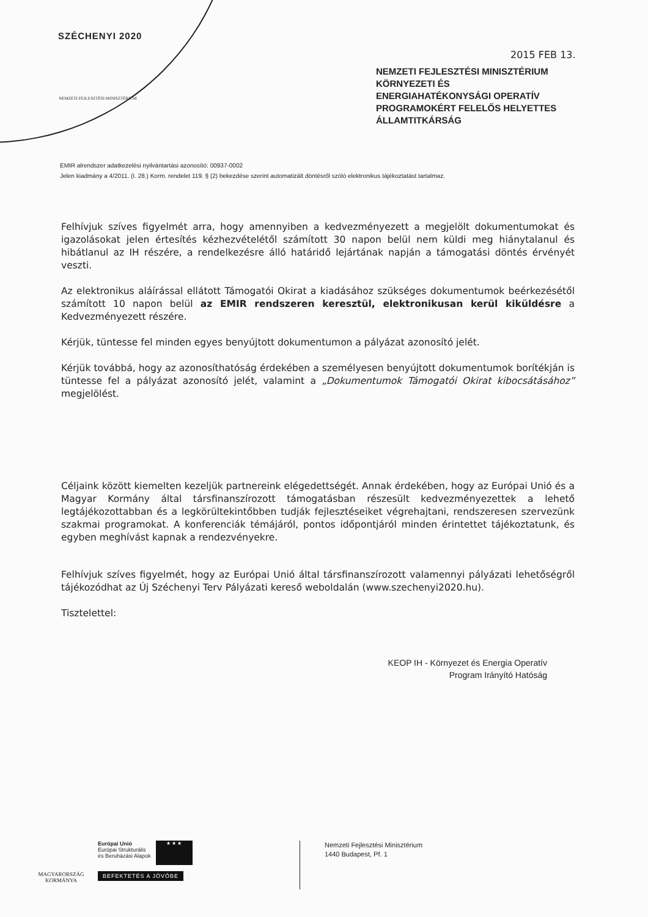SZÉCHENYI 2020
NEMZETI FEJLESZTÉSI MINISZTÉRIUM
2015 FEB 13.
NEMZETI FEJLESZTÉSI MINISZTÉRIUM
KÖRNYEZETI ÉS
ENERGIAHATÉKONYSÁGI OPERATÍV
PROGRAMOKÉRT FELELŐS HELYETTES
ÁLLAMTITKÁRSÁG
EMIR alrendszer adatkezelési nyilvántartási azonosító: 00937-0002
Jelen kiadmány a 4/2011. (I. 28.) Korm. rendelet 119. § (2) bekezdése szerint automatizált döntésről szóló elektronikus tájékoztatást tartalmaz.
Felhívjuk szíves figyelmét arra, hogy amennyiben a kedvezményezett a megjelölt dokumentumokat és igazolásokat jelen értesítés kézhezvételétől számított 30 napon belül nem küldi meg hiánytalanul és hibátlanul az IH részére, a rendelkezésre álló határidő lejártának napján a támogatási döntés érvényét veszti.
Az elektronikus aláírással ellátott Támogatói Okirat a kiadásához szükséges dokumentumok beérkezésétől számított 10 napon belül az EMIR rendszeren keresztül, elektronikusan kerül kiküldésre a Kedvezményezett részére.
Kérjük, tüntesse fel minden egyes benyújtott dokumentumon a pályázat azonosító jelét.
Kérjük továbbá, hogy az azonosíthatóság érdekében a személyesen benyújtott dokumentumok borítékján is tüntesse fel a pályázat azonosító jelét, valamint a „Dokumentumok Támogatói Okirat kibocsátásához” megjelölést.
Céljaink között kiemelten kezeljük partnereink elégedettségét. Annak érdekében, hogy az Európai Unió és a Magyar Kormány által társfinanszírozott támogatásban részesült kedvezményezettek a lehető legtájékozottabban és a legkörültekintőbben tudják fejlesztéseiket végrehajtani, rendszeresen szervezünk szakmai programokat. A konferenciák témájáról, pontos időpontjáról minden érintettet tájékoztatunk, és egyben meghívást kapnak a rendezvényekre.
Felhívjuk szíves figyelmét, hogy az Európai Unió által társfinanszírozott valamennyi pályázati lehetőségről tájékozódhat az Új Széchenyi Terv Pályázati kereső weboldalán (www.szechenyi2020.hu).
Tisztelettel:
KEOP IH - Környezet és Energia Operatív
Program Irányító Hatóság
MAGYARORSZÁG KORMÁNYA
Európai Unió
Európai Strukturális
és Beruházási Alapok
★ ★ ★
BEFEKTETÉS A JÖVŐBE
Nemzeti Fejlesztési Minisztérium
1440 Budapest, Pf. 1